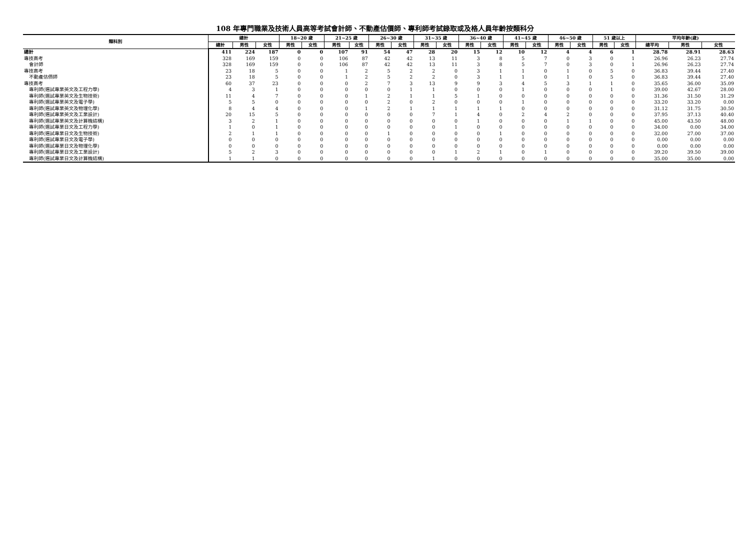108 年專門職業及技術人員高等考試會計師、不動產估價師、專利師考試錄取或及格人員年齡按類科分
| 類科別 | 總計 | | | 18~20 歲 | | 21~25 歲 | | 26~30 歲 | | 31~35 歲 | | 36~40 歲 | | 41~45 歲 | | 46~50 歲 | | 51 歲以上 | | 平均年齡(歲) | | |
| --- | --- | --- | --- | --- | --- | --- | --- | --- | --- | --- | --- | --- | --- | --- | --- | --- | --- | --- | --- | --- | --- | --- |
| | 總計 | 男性 | 女性 | 男性 | 女性 | 男性 | 女性 | 男性 | 女性 | 男性 | 女性 | 男性 | 女性 | 男性 | 女性 | 男性 | 女性 | 男性 | 女性 | 總平均 | 男性 | 女性 |
| 總計 | 411 | 224 | 187 | 0 | 0 | 107 | 91 | 54 | 47 | 28 | 20 | 15 | 12 | 10 | 12 | 4 | 4 | 6 | 1 | 28.78 | 28.91 | 28.63 |
| 專技高考 | 328 | 169 | 159 | 0 | 0 | 106 | 87 | 42 | 42 | 13 | 11 | 3 | 8 | 5 | 7 | 0 | 3 | 0 | 1 | 26.96 | 26.23 | 27.74 |
| 會計師 | 328 | 169 | 159 | 0 | 0 | 106 | 87 | 42 | 42 | 13 | 11 | 3 | 8 | 5 | 7 | 0 | 3 | 0 | 1 | 26.96 | 26.23 | 27.74 |
| 專技高考 | 23 | 18 | 5 | 0 | 0 | 1 | 2 | 5 | 2 | 2 | 0 | 3 | 1 | 1 | 0 | 1 | 0 | 5 | 0 | 36.83 | 39.44 | 27.40 |
| 不動產估價師 | 23 | 18 | 5 | 0 | 0 | 1 | 2 | 5 | 2 | 2 | 0 | 3 | 1 | 1 | 0 | 1 | 0 | 5 | 0 | 36.83 | 39.44 | 27.40 |
| 專技高考 | 60 | 37 | 23 | 0 | 0 | 0 | 2 | 7 | 3 | 13 | 9 | 9 | 3 | 4 | 5 | 3 | 1 | 1 | 0 | 35.65 | 36.00 | 35.09 |
| 專利師(選試專業英文及工程力學) | 4 | 3 | 1 | 0 | 0 | 0 | 0 | 0 | 1 | 1 | 0 | 0 | 0 | 1 | 0 | 0 | 0 | 1 | 0 | 39.00 | 42.67 | 28.00 |
| 專利師(選試專業英文及生物技術) | 11 | 4 | 7 | 0 | 0 | 0 | 1 | 2 | 1 | 1 | 5 | 1 | 0 | 0 | 0 | 0 | 0 | 0 | 0 | 31.36 | 31.50 | 31.29 |
| 專利師(選試專業英文及電子學) | 5 | 5 | 0 | 0 | 0 | 0 | 0 | 2 | 0 | 2 | 0 | 0 | 0 | 1 | 0 | 0 | 0 | 0 | 0 | 33.20 | 33.20 | 0.00 |
| 專利師(選試專業英文及物理化學) | 8 | 4 | 4 | 0 | 0 | 0 | 1 | 2 | 1 | 1 | 1 | 1 | 1 | 0 | 0 | 0 | 0 | 0 | 0 | 31.12 | 31.75 | 30.50 |
| 專利師(選試專業英文及工業設計) | 20 | 15 | 5 | 0 | 0 | 0 | 0 | 0 | 0 | 7 | 1 | 4 | 0 | 2 | 4 | 2 | 0 | 0 | 0 | 37.95 | 37.13 | 40.40 |
| 專利師(選試專業英文及計算機結構) | 3 | 2 | 1 | 0 | 0 | 0 | 0 | 0 | 0 | 0 | 0 | 1 | 0 | 0 | 0 | 1 | 1 | 0 | 0 | 45.00 | 43.50 | 48.00 |
| 專利師(選試專業日文及工程力學) | 1 | 0 | 1 | 0 | 0 | 0 | 0 | 0 | 0 | 0 | 1 | 0 | 0 | 0 | 0 | 0 | 0 | 0 | 0 | 34.00 | 0.00 | 34.00 |
| 專利師(選試專業日文及生物技術) | 2 | 1 | 1 | 0 | 0 | 0 | 0 | 1 | 0 | 0 | 0 | 0 | 1 | 0 | 0 | 0 | 0 | 0 | 0 | 32.00 | 27.00 | 37.00 |
| 專利師(選試專業日文及電子學) | 0 | 0 | 0 | 0 | 0 | 0 | 0 | 0 | 0 | 0 | 0 | 0 | 0 | 0 | 0 | 0 | 0 | 0 | 0 | 0.00 | 0.00 | 0.00 |
| 專利師(選試專業日文及物理化學) | 0 | 0 | 0 | 0 | 0 | 0 | 0 | 0 | 0 | 0 | 0 | 0 | 0 | 0 | 0 | 0 | 0 | 0 | 0 | 0.00 | 0.00 | 0.00 |
| 專利師(選試專業日文及工業設計) | 5 | 2 | 3 | 0 | 0 | 0 | 0 | 0 | 0 | 0 | 1 | 2 | 1 | 0 | 1 | 0 | 0 | 0 | 0 | 39.20 | 39.50 | 39.00 |
| 專利師(選試專業日文及計算機結構) | 1 | 1 | 0 | 0 | 0 | 0 | 0 | 0 | 0 | 1 | 0 | 0 | 0 | 0 | 0 | 0 | 0 | 0 | 0 | 35.00 | 35.00 | 0.00 |